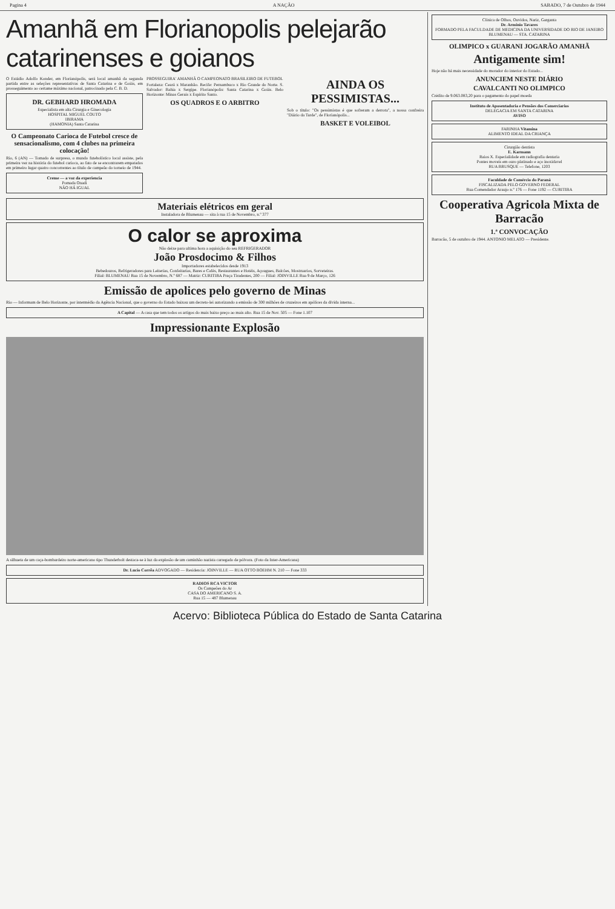Pagina 4 A NAÇÃO SABADO, 7 de Outubro de 1944
Amanhã em Florianopolis pelejarão catarinenses e goianos
O Estádio Adolfo Konder, em Florianópolis, será local amanhã da segunda partida entre as seleções representativas de Santa Catarina e de Goiás, em prosseguimento ao certame máximo nacional, patrocinado pela C. B. D.
DR. GEBHARD HROMADA
Especialista em alta Cirurgia e Ginecologia
HOSPITAL MIGUEL COUTO
IBIRAMA
(HAMONIA) Santa Catarina
O Campeonato Carioca de Futebol cresce de sensacionalismo, com 4 clubes na primeira colocação!
Rio, 6 (AN) — Tomado de surpresa, o mundo futebolístico local assiste, pela primeira vez na história do futebol carioca, ao fato de se encontrarem empatados em primeiro lugar quatro concorrentes ao título de campeão do torneio de 1944.
Creme — a voz da experiencia
Pomada Onadi
NÃO HÁ IGUAL
PROSSEGUIRA' AMANHÃ O CAMPEONATO BRASILEIRO DE FUTEBOL
Fortaleza: Ceará x Maranhão. Recife: Pernambuco x Rio Grande do Norte. S. Salvador: Bahia x Sergipe. Florianópolis: Santa Catarina x Goiás. Belo Horizonte: Minas Gerais x Espírito Santo.
OS QUADROS E O ARBITRO
AINDA OS PESSIMISTAS...
Sob o título: "Os pessimistas é que sofreram a derrota", a nossa confreira "Diário da Tarde", de Florianópolis...
BASKET E VOLEIBOL
Materiais elétricos em geral
Instaladora de Blumenau — sita à rua 15 de Novembro, n.º 377
O calor se aproxima
Não deixe para ultima hora a aquisição do seu REFRIGERADOR
João Prosdocimo & Filhos
Importadores estabelecidos desde 1913
Bebedouros, Refrigeradores para Leiterias, Confeitarias, Bares e Cafés, Restaurantes e Hotéis, Açougues, Balcões, Mostruarios, Sorveteiras.
Filial: BLUMENAU Rua 15 de Novembro, N.º 687 — Matriz: CURITIBA Praça Tiradentes, 200 — Filial: JOINVILLE Rua 9 de Março, 126
Emissão de apolices pelo governo de Minas
Rio — Informam de Belo Horizonte, por intermédio da Agência Nacional, que o governo do Estado baixou um decreto-lei autorizando a emissão de 300 milhões de cruzeiros em apólices da dívida interna...
A Capital — A casa que tem todos os artigos do mais baixo preço ao mais alto. Rua 15 de Nov. 505 — Fone 1.107
Impressionante Explosão
A silhueta de um caça-bombardeiro norte-americano tipo Thunderbolt destaca-se à luz da explosão de um caminhão nazista carregado de pólvora. (Foto da Inter-Americana)
Dr. Lucio Corrêa ADVOGADO — Residencia: JOINVILLE — RUA OTTO BOEHM N. 210 — Fone 333
RADIOS RCA VICTOR
Os Campeões do Ar
CASA DO AMERICANO S. A.
Rua 15 — 487 Blumenau
Clinica de Olhos, Ouvidos, Nariz, Garganta
Dr. Arminio Tavares
FORMADO PELA FACULDADE DE MEDICINA DA UNIVERSIDADE DO RIO DE JANEIRO
BLUMENAU — STA. CATARINA
OLIMPICO x GUARANI JOGARÃO AMANHÃ
Antigamente sim!
Hoje não há mais necessidade do morador do interior do Estado...
ANUNCIEM NESTE DIÁRIO
CAVALCANTI NO OLIMPICO
Crédito de 9.063.083,20 para o pagamento do papel moeda
Instituto de Aposentadoria e Pensões dos Comerciarios
DELEGACIA EM SANTA CATARINA
AVISO
FARINHA Vitamina
ALIMENTO IDEAL DA CRIANÇA
Cirurgião dentista
E. Karmann
Raios X. Especialidade em radiografia dentaria
Pontes moveis em ouro platinado e aço inoxidavel
RUA BRUSQUE — Telefone, 1203
Faculdade de Comércio do Paraná
FISCALIZADA PELO GOVERNO FEDERAL
Rua Comendador Araujo n.º 176 — Fone 1192 — CURITIBA
Cooperativa Agricola Mixta de Barracão
1.ª CONVOCAÇÃO
Barracão, 5 de outubro de 1944. ANTONIO MELATO — Presidente.
Acervo: Biblioteca Pública do Estado de Santa Catarina